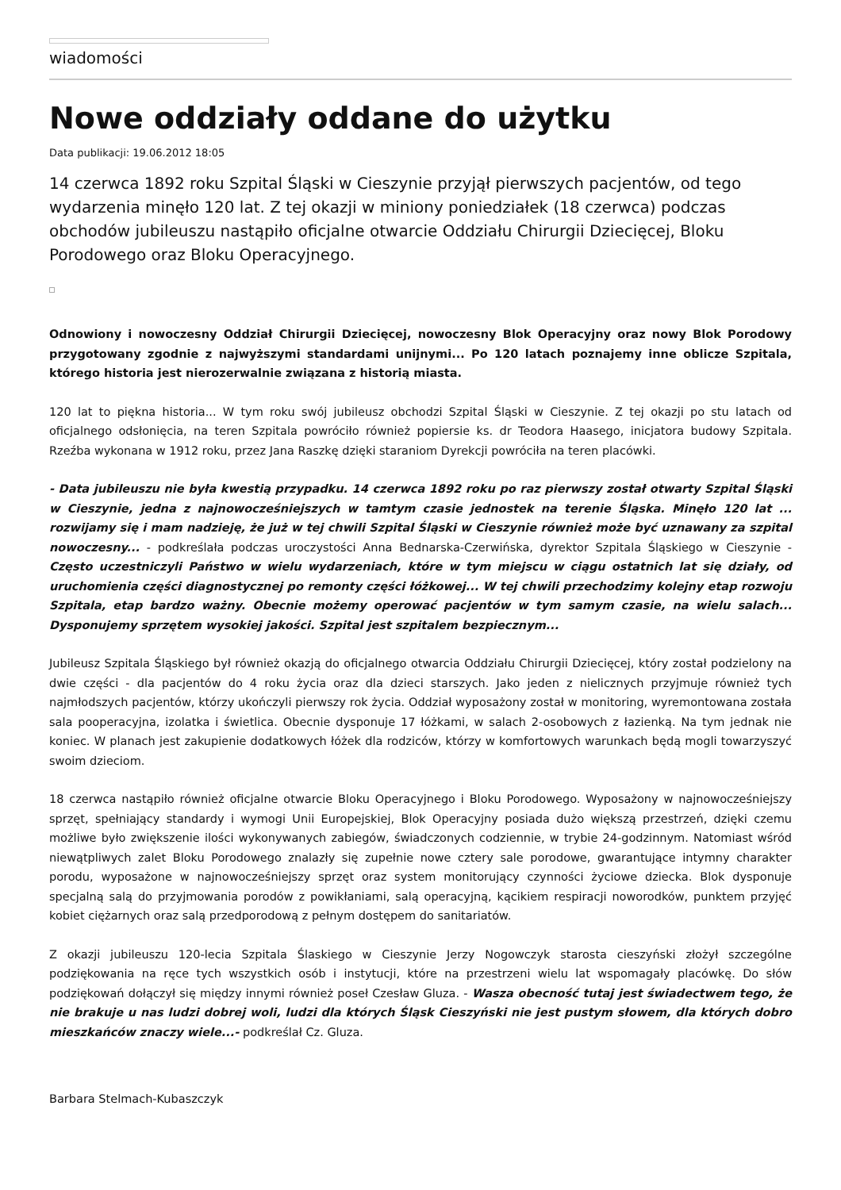wiadomości
Nowe oddziały oddane do użytku
Data publikacji: 19.06.2012 18:05
14 czerwca 1892 roku Szpital Śląski w Cieszynie przyjął pierwszych pacjentów, od tego wydarzenia minęło 120 lat. Z tej okazji w miniony poniedziałek (18 czerwca) podczas obchodów jubileuszu nastąpiło oficjalne otwarcie Oddziału Chirurgii Dziecięcej, Bloku Porodowego oraz Bloku Operacyjnego.
Odnowiony i nowoczesny Oddział Chirurgii Dziecięcej, nowoczesny Blok Operacyjny oraz nowy Blok Porodowy przygotowany zgodnie z najwyższymi standardami unijnymi... Po 120 latach poznajemy inne oblicze Szpitala, którego historia jest nierozerwalnie związana z historią miasta.
120 lat to piękna historia... W tym roku swój jubileusz obchodzi Szpital Śląski w Cieszynie. Z tej okazji po stu latach od oficjalnego odsłonięcia, na teren Szpitala powróciło również popiersie ks. dr Teodora Haasego, inicjatora budowy Szpitala. Rzeźba wykonana w 1912 roku, przez Jana Raszkę dzięki staraniom Dyrekcji powróciła na teren placówki.
- Data jubileuszu nie była kwestią przypadku. 14 czerwca 1892 roku po raz pierwszy został otwarty Szpital Śląski w Cieszynie, jedna z najnowocześniejszych w tamtym czasie jednostek na terenie Śląska. Minęło 120 lat ... rozwijamy się i mam nadzieję, że już w tej chwili Szpital Śląski w Cieszynie również może być uznawany za szpital nowoczesny... - podkreślała podczas uroczystości Anna Bednarska-Czerwińska, dyrektor Szpitala Śląskiego w Cieszynie - Często uczestniczyli Państwo w wielu wydarzeniach, które w tym miejscu w ciągu ostatnich lat się działy, od uruchomienia części diagnostycznej po remonty części łóżkowej... W tej chwili przechodzimy kolejny etap rozwoju Szpitala, etap bardzo ważny. Obecnie możemy operować pacjentów w tym samym czasie, na wielu salach... Dysponujemy sprzętem wysokiej jakości. Szpital jest szpitalem bezpiecznym...
Jubileusz Szpitala Śląskiego był również okazją do oficjalnego otwarcia Oddziału Chirurgii Dziecięcej, który został podzielony na dwie części - dla pacjentów do 4 roku życia oraz dla dzieci starszych. Jako jeden z nielicznych przyjmuje również tych najmłodszych pacjentów, którzy ukończyli pierwszy rok życia. Oddział wyposażony został w monitoring, wyremontowana została sala pooperacyjna, izolatka i świetlica. Obecnie dysponuje 17 łóżkami, w salach 2-osobowych z łazienką. Na tym jednak nie koniec. W planach jest zakupienie dodatkowych łóżek dla rodziców, którzy w komfortowych warunkach będą mogli towarzyszyć swoim dzieciom.
18 czerwca nastąpiło również oficjalne otwarcie Bloku Operacyjnego i Bloku Porodowego. Wyposażony w najnowocześniejszy sprzęt, spełniający standardy i wymogi Unii Europejskiej, Blok Operacyjny posiada dużo większą przestrzeń, dzięki czemu możliwe było zwiększenie ilości wykonywanych zabiegów, świadczonych codziennie, w trybie 24-godzinnym. Natomiast wśród niewątpliwych zalet Bloku Porodowego znalazły się zupełnie nowe cztery sale porodowe, gwarantujące intymny charakter porodu, wyposażone w najnowocześniejszy sprzęt oraz system monitorujący czynności życiowe dziecka. Blok dysponuje specjalną salą do przyjmowania porodów z powikłaniami, salą operacyjną, kącikiem respiracji noworodków, punktem przyjęć kobiet ciężarnych oraz salą przedporodową z pełnym dostępem do sanitariatów.
Z okazji jubileuszu 120-lecia Szpitala Ślaskiego w Cieszynie Jerzy Nogowczyk starosta cieszyński złożył szczególne podziękowania na ręce tych wszystkich osób i instytucji, które na przestrzeni wielu lat wspomagały placówkę. Do słów podziękowań dołączył się między innymi również poseł Czesław Gluza. - Wasza obecność tutaj jest świadectwem tego, że nie brakuje u nas ludzi dobrej woli, ludzi dla których Śląsk Cieszyński nie jest pustym słowem, dla których dobro mieszkańców znaczy wiele...- podkreślał Cz. Gluza.
Barbara Stelmach-Kubaszczyk